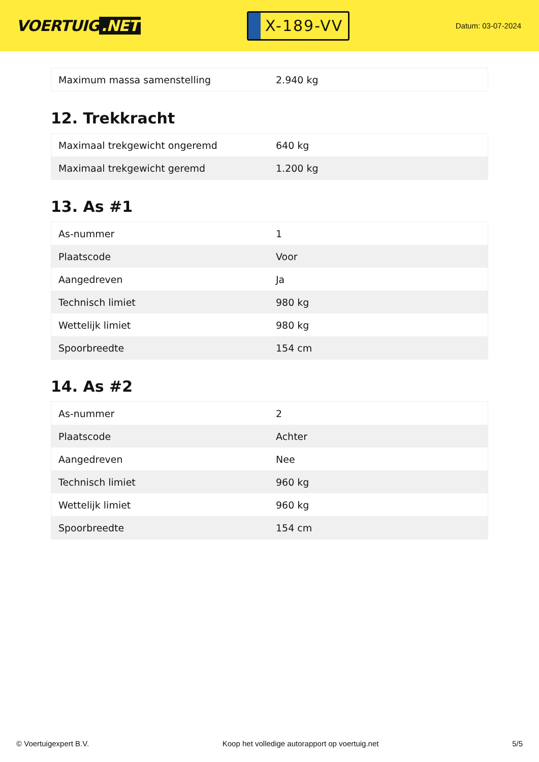VOERTUIG.NET
X-189-VV
Datum: 03-07-2024
| Maximum massa samenstelling | 2.940 kg |
12. Trekkracht
| Maximaal trekgewicht ongeremd | 640 kg |
| Maximaal trekgewicht geremd | 1.200 kg |
13. As #1
| As-nummer | 1 |
| Plaatscode | Voor |
| Aangedreven | Ja |
| Technisch limiet | 980 kg |
| Wettelijk limiet | 980 kg |
| Spoorbreedte | 154 cm |
14. As #2
| As-nummer | 2 |
| Plaatscode | Achter |
| Aangedreven | Nee |
| Technisch limiet | 960 kg |
| Wettelijk limiet | 960 kg |
| Spoorbreedte | 154 cm |
© Voertuigexpert B.V. Koop het volledige autorapport op voertuig.net 5/5